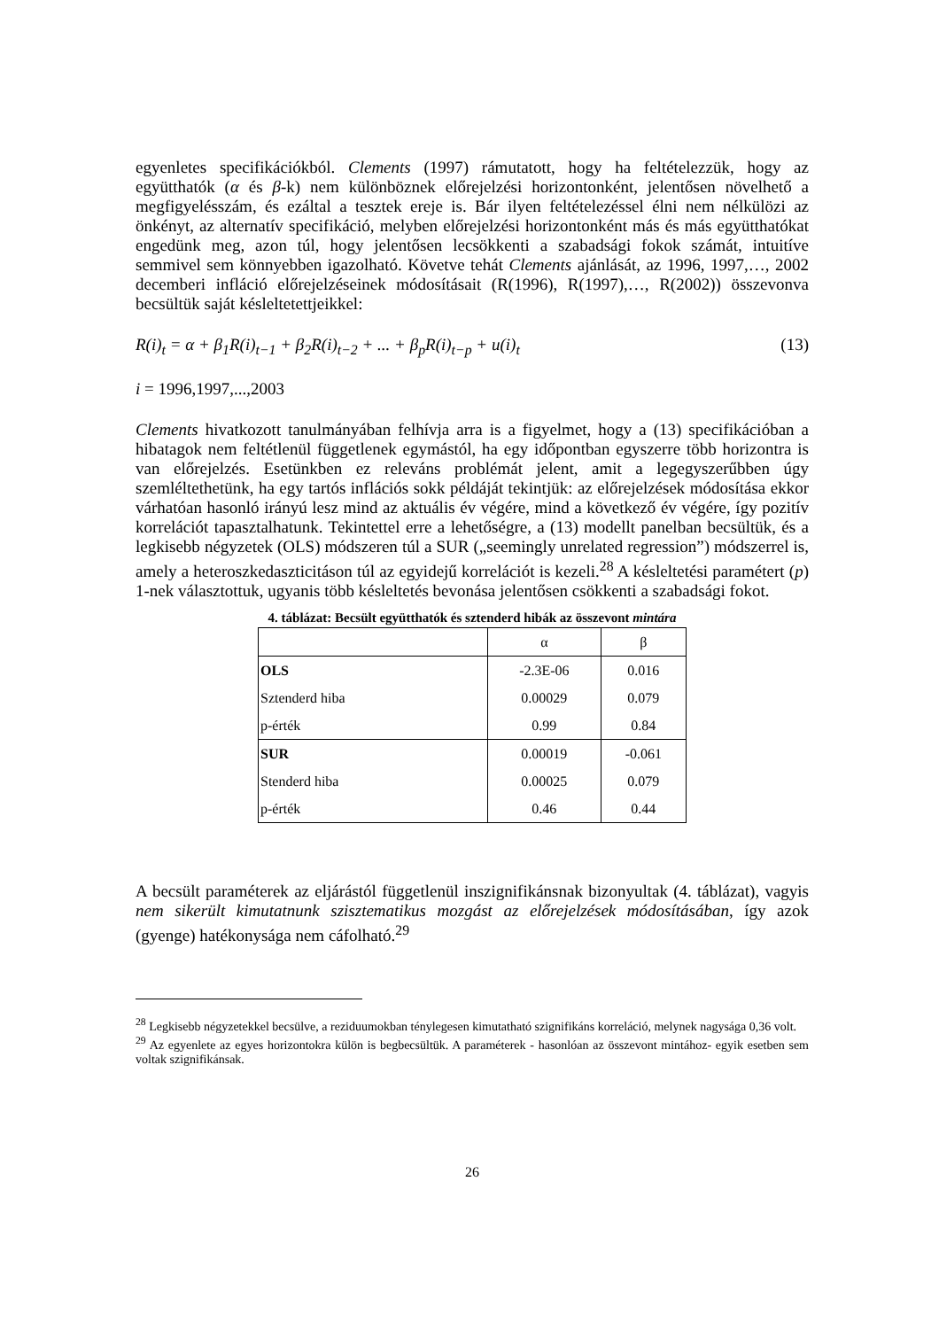egyenletes specifikációkból. Clements (1997) rámutatott, hogy ha feltételezzük, hogy az együtthatók (α és β-k) nem különböznek előrejelzési horizontonként, jelentősen növelhető a megfigyelésszám, és ezáltal a tesztek ereje is. Bár ilyen feltételezéssel élni nem nélkülözi az önkényt, az alternatív specifikáció, melyben előrejelzési horizontonként más és más együtthatókat engedünk meg, azon túl, hogy jelentősen lecsökkenti a szabadsági fokok számát, intuitíve semmivel sem könnyebben igazolható. Követve tehát Clements ajánlását, az 1996, 1997,…, 2002 decemberi infláció előrejelzéseinek módosításait (R(1996), R(1997),…, R(2002)) összevonva becsültük saját késleltetettjeikkel:
R(i)<sub>t</sub> = α + β<sub>1</sub>R(i)<sub>t−1</sub> + β<sub>2</sub>R(i)<sub>t−2</sub> + ... + β<sub>p</sub>R(i)<sub>t−p</sub> + u(i)<sub>t</sub> (13)
i = 1996,1997,...,2003
Clements hivatkozott tanulmányában felhívja arra is a figyelmet, hogy a (13) specifikációban a hibatagok nem feltétlenül függetlenek egymástól, ha egy időpontban egyszerre több horizontra is van előrejelzés. Esetünkben ez releváns problémát jelent, amit a legegyszerűbben úgy szemléltethetünk, ha egy tartós inflációs sokk példáját tekintjük: az előrejelzések módosítása ekkor várhatóan hasonló irányú lesz mind az aktuális év végére, mind a következő év végére, így pozitív korrelációt tapasztalhatunk. Tekintettel erre a lehetőségre, a (13) modellt panelban becsültük, és a legkisebb négyzetek (OLS) módszeren túl a SUR („seemingly unrelated regression”) módszerrel is, amely a heteroszkedaszticitáson túl az egyidejű korrelációt is kezeli.<sup>28</sup> A késleltetési paramétert (p) 1-nek választottuk, ugyanis több késleltetés bevonása jelentősen csökkenti a szabadsági fokot.
4. táblázat: Becsült együtthatók és sztenderd hibák az összevont mintára
| | α | β |
| --- | --- | --- |
| OLS | -2.3E-06 | 0.016 |
| Sztenderd hiba | 0.00029 | 0.079 |
| p-érték | 0.99 | 0.84 |
| SUR | 0.00019 | -0.061 |
| Stenderd hiba | 0.00025 | 0.079 |
| p-érték | 0.46 | 0.44 |
A becsült paraméterek az eljárástól függetlenül inszignifikánsnak bizonyultak (4. táblázat), vagyis nem sikerült kimutatnunk szisztematikus mozgást az előrejelzések módosításában, így azok (gyenge) hatékonysága nem cáfolható.<sup>29</sup>
<sup>28</sup> Legkisebb négyzetekkel becsülve, a reziduumokban ténylegesen kimutatható szignifikáns korreláció, melynek nagysága 0,36 volt.
<sup>29</sup> Az egyenlete az egyes horizontokra külön is begbecsültük. A paraméterek - hasonlóan az összevont mintához- egyik esetben sem voltak szignifikánsak.
26